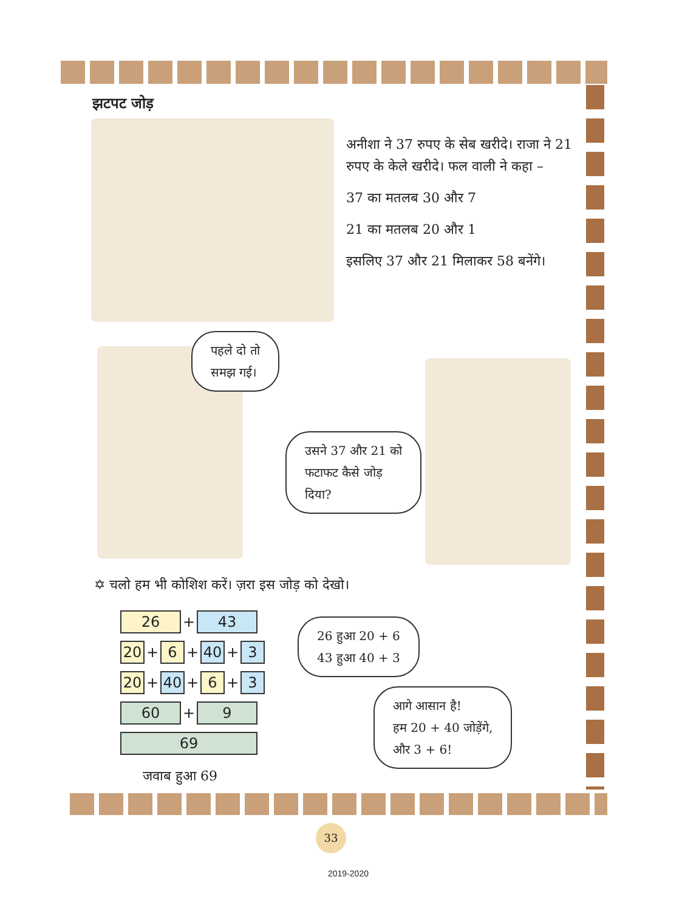झटपट जोड़
अनीशा ने 37 रुपए के सेब खरीदे। राजा ने 21 रुपए के केले खरीदे। फल वाली ने कहा –
37 का मतलब 30 और 7
21 का मतलब 20 और 1
इसलिए 37 और 21 मिलाकर 58 बनेंगे।
पहले दो तो
समझ गई।
उसने 37 और 21 को
फटाफट कैसे जोड़
दिया?
✡ चलो हम भी कोशिश करें। ज़रा इस जोड़ को देखो।
26
+
43
20
+
6
+
40
+
3
20
+
40
+
6
+
3
60
+
9
69
जवाब हुआ 69
26 हुआ 20 + 6
43 हुआ 40 + 3
आगे आसान है!
हम 20 + 40 जोड़ेंगे,
और 3 + 6!
33
2019-2020